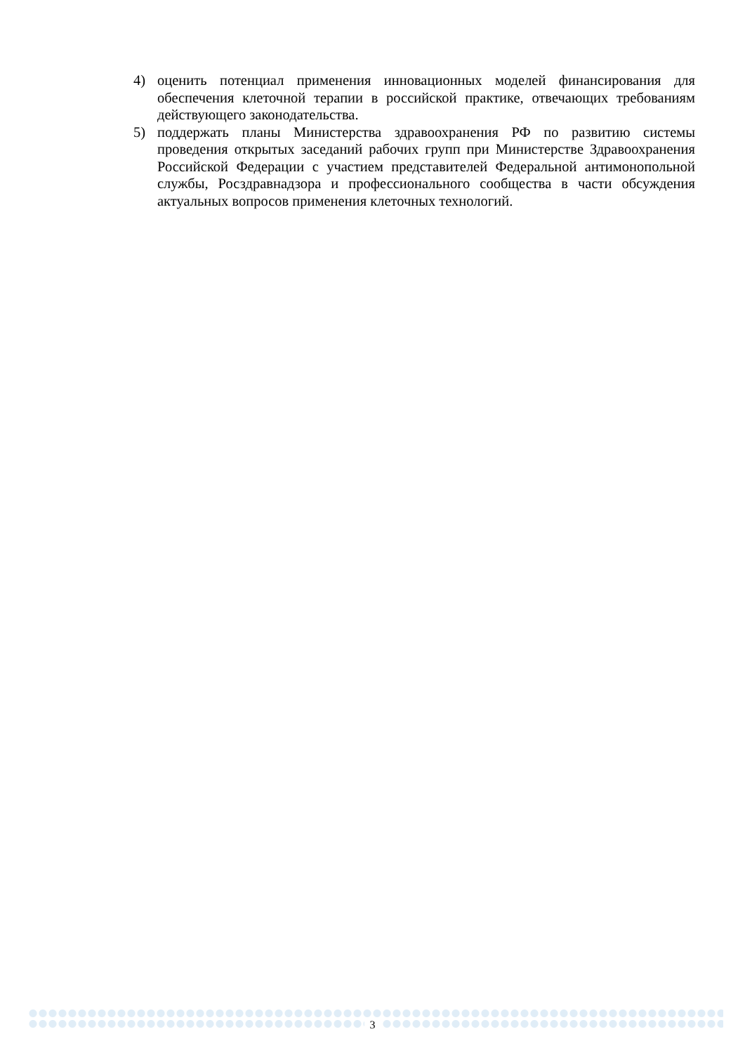4) оценить потенциал применения инновационных моделей финансирования для обеспечения клеточной терапии в российской практике, отвечающих требованиям действующего законодательства.
5) поддержать планы Министерства здравоохранения РФ по развитию системы проведения открытых заседаний рабочих групп при Министерстве Здравоохранения Российской Федерации с участием представителей Федеральной антимонопольной службы, Росздравнадзора и профессионального сообщества в части обсуждения актуальных вопросов применения клеточных технологий.
3